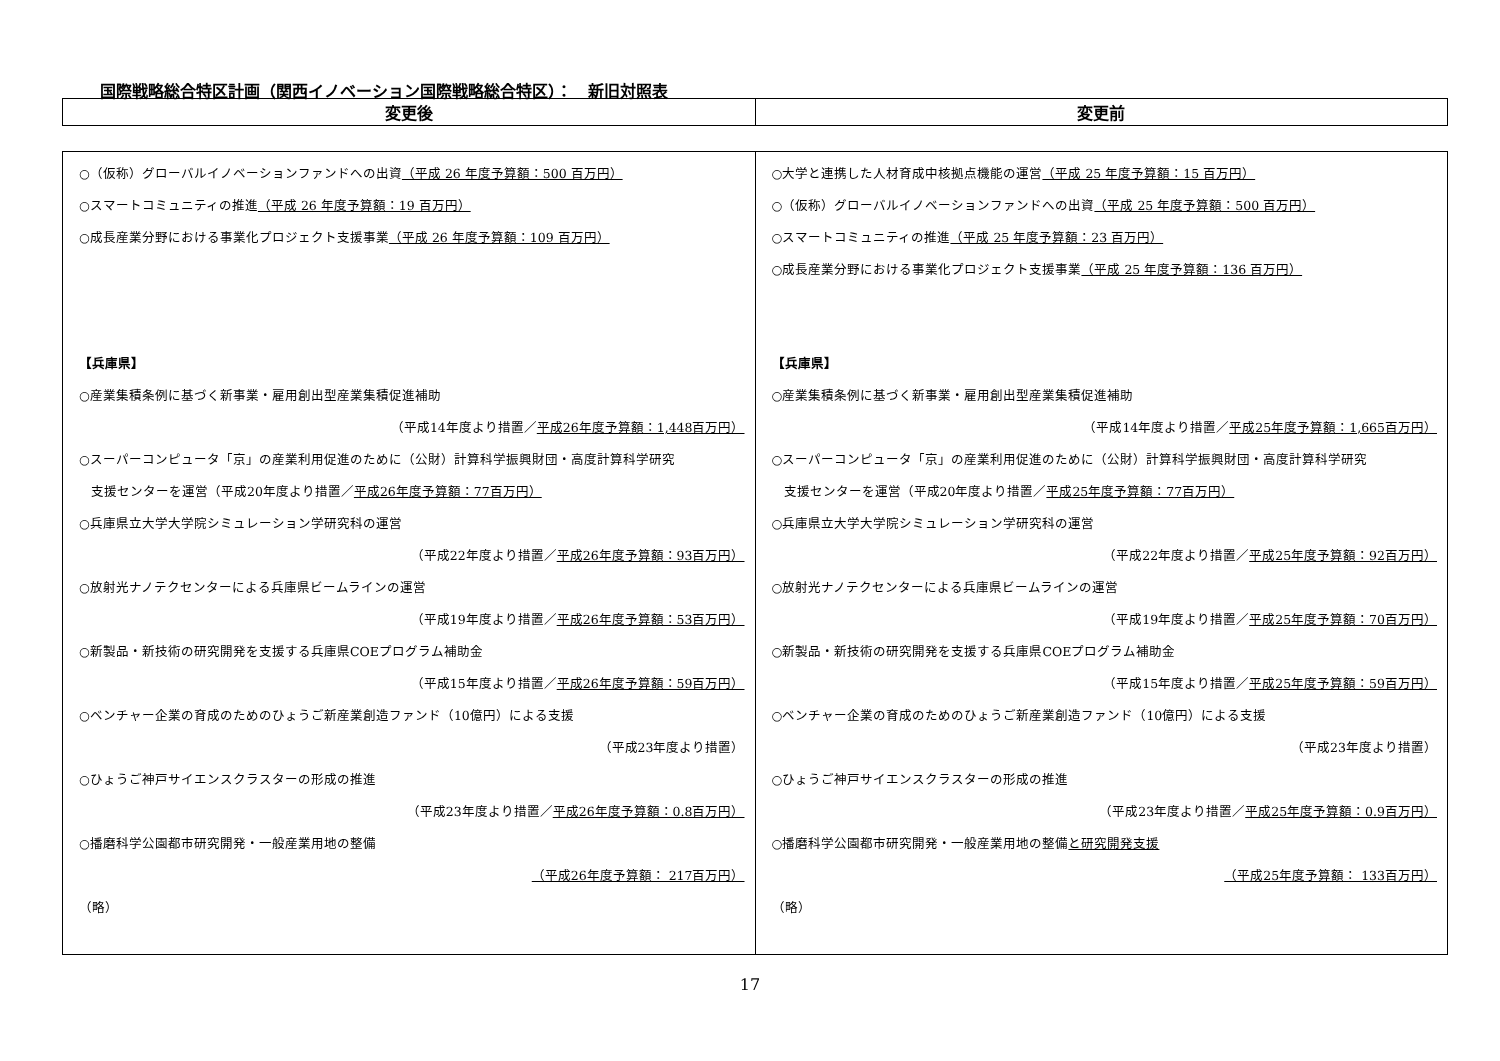国際戦略総合特区計画（関西イノベーション国際戦略総合特区）：　新旧対照表
| 変更後 | 変更前 |
| --- | --- |
| ○（仮称）グローバルイノベーションファンドへの出資 （平成 26 年度予算額：500 百万円） ○スマートコミュニティの推進 （平成 26 年度予算額：19 百万円） ○成長産業分野における事業化プロジェクト支援事業 （平成 26 年度予算額：109 百万円） 【兵庫県】 ○産業集積条例に基づく新事業・雇用創出型産業集積促進補助 （平成14年度より措置／ 平成26年度予算額：1,448百万円） ○スーパーコンピュータ「京」の産業利用促進のために（公財）計算科学振興財団・高度計算科学研究 支援センターを運営（平成20年度より措置／ 平成26年度予算額：77百万円） ○兵庫県立大学大学院シミュレーション学研究科の運営 （平成22年度より措置／ 平成26年度予算額：93百万円） ○放射光ナノテクセンターによる兵庫県ビームラインの運営 （平成19年度より措置／ 平成26年度予算額：53百万円） ○新製品・新技術の研究開発を支援する兵庫県COEプログラム補助金 （平成15年度より措置／ 平成26年度予算額：59百万円） ○ベンチャー企業の育成のためのひょうご新産業創造ファンド（10億円）による支援 （平成23年度より措置） ○ひょうご神戸サイエンスクラスターの形成の推進 （平成23年度より措置／ 平成26年度予算額：0.8百万円） ○播磨科学公園都市研究開発・一般産業用地の整備 （平成26年度予算額： 217百万円） （略） | ○大学と連携した人材育成中核拠点機能の運営 （平成 25 年度予算額：15 百万円） ○（仮称）グローバルイノベーションファンドへの出資 （平成 25 年度予算額：500 百万円） ○スマートコミュニティの推進 （平成 25 年度予算額：23 百万円） ○成長産業分野における事業化プロジェクト支援事業 （平成 25 年度予算額：136 百万円） 【兵庫県】 ○産業集積条例に基づく新事業・雇用創出型産業集積促進補助 （平成14年度より措置／ 平成25年度予算額：1,665百万円） ○スーパーコンピュータ「京」の産業利用促進のために（公財）計算科学振興財団・高度計算科学研究 支援センターを運営（平成20年度より措置／ 平成25年度予算額：77百万円） ○兵庫県立大学大学院シミュレーション学研究科の運営 （平成22年度より措置／ 平成25年度予算額：92百万円） ○放射光ナノテクセンターによる兵庫県ビームラインの運営 （平成19年度より措置／ 平成25年度予算額：70百万円） ○新製品・新技術の研究開発を支援する兵庫県COEプログラム補助金 （平成15年度より措置／ 平成25年度予算額：59百万円） ○ベンチャー企業の育成のためのひょうご新産業創造ファンド（10億円）による支援 （平成23年度より措置） ○ひょうご神戸サイエンスクラスターの形成の推進 （平成23年度より措置／ 平成25年度予算額：0.9百万円） ○播磨科学公園都市研究開発・一般産業用地の整備 と研究開発支援 （平成25年度予算額： 133百万円） （略） |
17